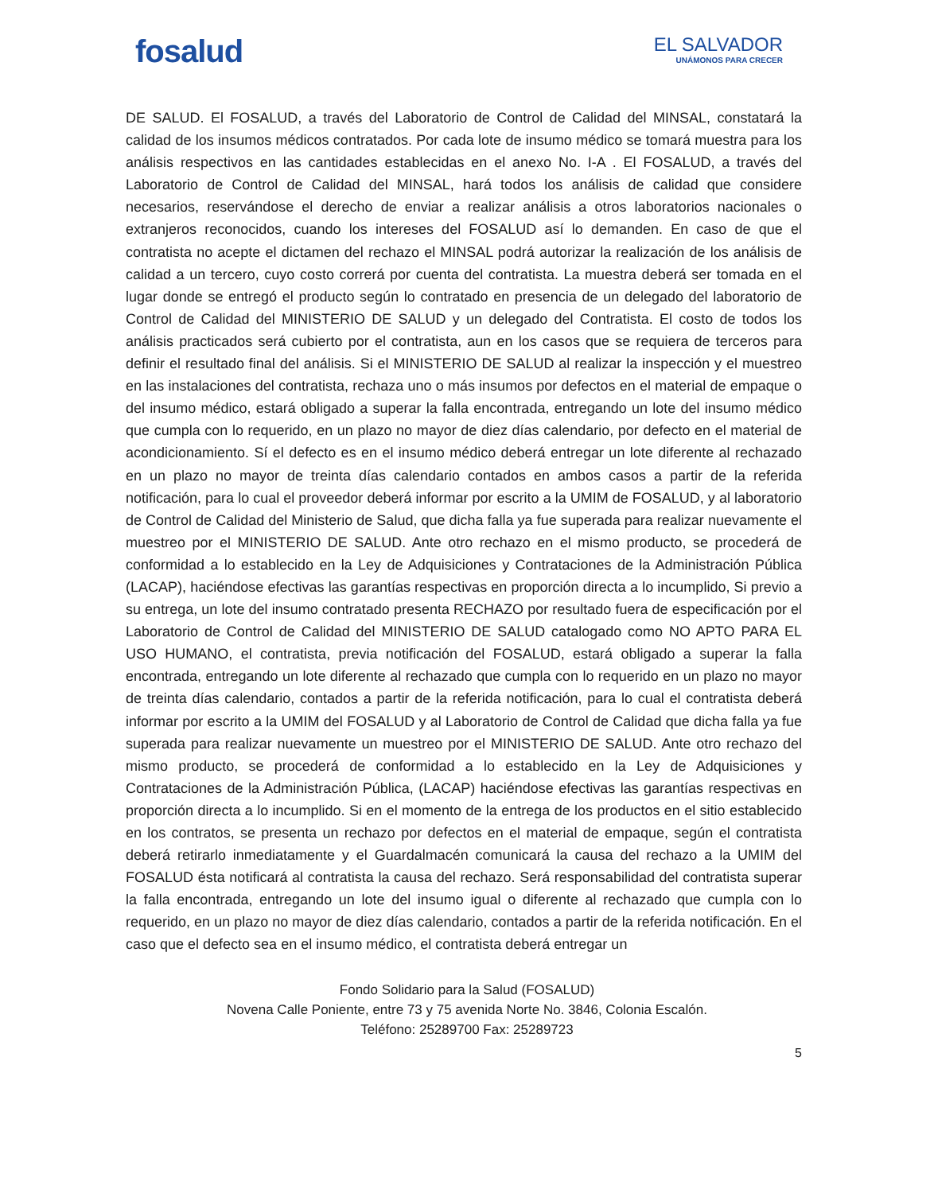fosalud
EL SALVADOR
UNÁMONOS PARA CRECER
DE SALUD. El FOSALUD, a través del Laboratorio de Control de Calidad del MINSAL, constatará la calidad de los insumos médicos contratados. Por cada lote de insumo médico se tomará muestra para los análisis respectivos en las cantidades establecidas en el anexo No. I-A . El FOSALUD, a través del Laboratorio de Control de Calidad del MINSAL, hará todos los análisis de calidad que considere necesarios, reservándose el derecho de enviar a realizar análisis a otros laboratorios nacionales o extranjeros reconocidos, cuando los intereses del FOSALUD así lo demanden. En caso de que el contratista no acepte el dictamen del rechazo el MINSAL podrá autorizar la realización de los análisis de calidad a un tercero, cuyo costo correrá por cuenta del contratista. La muestra deberá ser tomada en el lugar donde se entregó el producto según lo contratado en presencia de un delegado del laboratorio de Control de Calidad del MINISTERIO DE SALUD y un delegado del Contratista. El costo de todos los análisis practicados será cubierto por el contratista, aun en los casos que se requiera de terceros para definir el resultado final del análisis. Si el MINISTERIO DE SALUD al realizar la inspección y el muestreo en las instalaciones del contratista, rechaza uno o más insumos por defectos en el material de empaque o del insumo médico, estará obligado a superar la falla encontrada, entregando un lote del insumo médico que cumpla con lo requerido, en un plazo no mayor de diez días calendario, por defecto en el material de acondicionamiento. Sí el defecto es en el insumo médico deberá entregar un lote diferente al rechazado en un plazo no mayor de treinta días calendario contados en ambos casos a partir de la referida notificación, para lo cual el proveedor deberá informar por escrito a la UMIM de FOSALUD, y al laboratorio de Control de Calidad del Ministerio de Salud, que dicha falla ya fue superada para realizar nuevamente el muestreo por el MINISTERIO DE SALUD. Ante otro rechazo en el mismo producto, se procederá de conformidad a lo establecido en la Ley de Adquisiciones y Contrataciones de la Administración Pública (LACAP), haciéndose efectivas las garantías respectivas en proporción directa a lo incumplido, Si previo a su entrega, un lote del insumo contratado presenta RECHAZO por resultado fuera de especificación por el Laboratorio de Control de Calidad del MINISTERIO DE SALUD catalogado como NO APTO PARA EL USO HUMANO, el contratista, previa notificación del FOSALUD, estará obligado a superar la falla encontrada, entregando un lote diferente al rechazado que cumpla con lo requerido en un plazo no mayor de treinta días calendario, contados a partir de la referida notificación, para lo cual el contratista deberá informar por escrito a la UMIM del FOSALUD y al Laboratorio de Control de Calidad que dicha falla ya fue superada para realizar nuevamente un muestreo por el MINISTERIO DE SALUD. Ante otro rechazo del mismo producto, se procederá de conformidad a lo establecido en la Ley de Adquisiciones y Contrataciones de la Administración Pública, (LACAP) haciéndose efectivas las garantías respectivas en proporción directa a lo incumplido. Si en el momento de la entrega de los productos en el sitio establecido en los contratos, se presenta un rechazo por defectos en el material de empaque, según el contratista deberá retirarlo inmediatamente y el Guardalmacén comunicará la causa del rechazo a la UMIM del FOSALUD ésta notificará al contratista la causa del rechazo. Será responsabilidad del contratista superar la falla encontrada, entregando un lote del insumo igual o diferente al rechazado que cumpla con lo requerido, en un plazo no mayor de diez días calendario, contados a partir de la referida notificación. En el caso que el defecto sea en el insumo médico, el contratista deberá entregar un
Fondo Solidario para la Salud (FOSALUD)
Novena Calle Poniente, entre 73 y 75 avenida Norte No. 3846, Colonia Escalón.
Teléfono: 25289700 Fax: 25289723
5